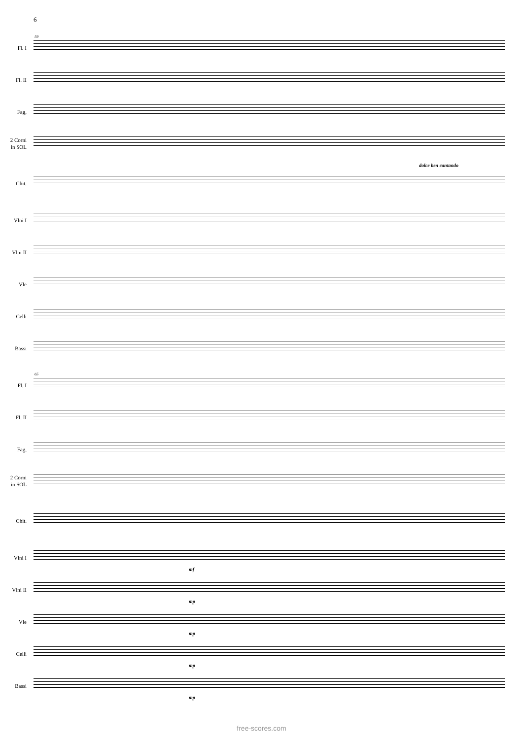6
59
Fl. I
Fl. II
Fag,
2 Corni
in SOL
dolce ben cantando
Chit.
Vlni I
Vlni II
Vle
Celli
Bassi
65
Fl. I
Fl. II
Fag,
2 Corni
in SOL
Chit.
Vlni I
mf
Vlni II
mp
Vle
mp
Celli
mp
Bassi
mp
free-scores.com